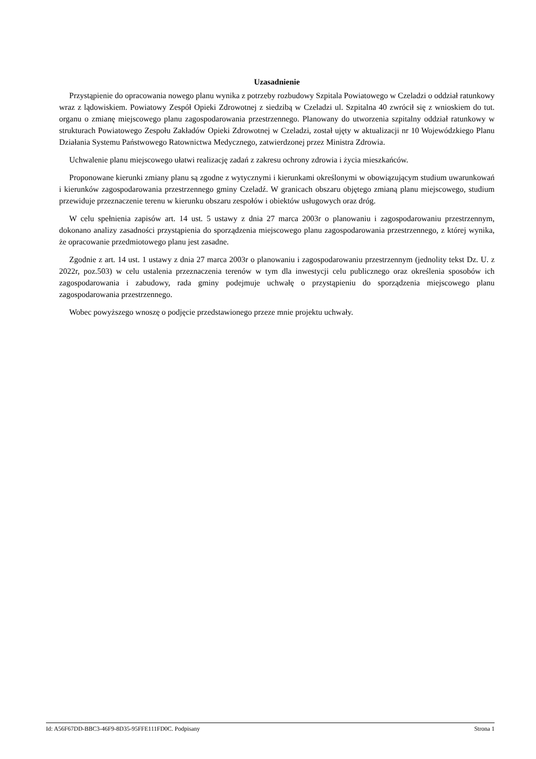Uzasadnienie
Przystąpienie do opracowania nowego planu wynika z potrzeby rozbudowy Szpitala Powiatowego w Czeladzi o oddział ratunkowy wraz z lądowiskiem. Powiatowy Zespół Opieki Zdrowotnej z siedzibą w Czeladzi ul. Szpitalna 40 zwrócił się z wnioskiem do tut. organu o zmianę miejscowego planu zagospodarowania przestrzennego. Planowany do utworzenia szpitalny oddział ratunkowy w strukturach Powiatowego Zespołu Zakładów Opieki Zdrowotnej w Czeladzi, został ujęty w aktualizacji nr 10 Wojewódzkiego Planu Działania Systemu Państwowego Ratownictwa Medycznego, zatwierdzonej przez Ministra Zdrowia.
Uchwalenie planu miejscowego ułatwi realizację zadań z zakresu ochrony zdrowia i życia mieszkańców.
Proponowane kierunki zmiany planu są zgodne z wytycznymi i kierunkami określonymi w obowiązującym studium uwarunkowań i kierunków zagospodarowania przestrzennego gminy Czeladź. W granicach obszaru objętego zmianą planu miejscowego, studium przewiduje przeznaczenie terenu w kierunku obszaru zespołów i obiektów usługowych oraz dróg.
W celu spełnienia zapisów art. 14 ust. 5 ustawy z dnia 27 marca 2003r o planowaniu i zagospodarowaniu przestrzennym, dokonano analizy zasadności przystąpienia do sporządzenia miejscowego planu zagospodarowania przestrzennego, z której wynika, że opracowanie przedmiotowego planu jest zasadne.
Zgodnie z art. 14 ust. 1 ustawy z dnia 27 marca 2003r o planowaniu i zagospodarowaniu przestrzennym (jednolity tekst Dz. U. z 2022r, poz.503) w celu ustalenia przeznaczenia terenów w tym dla inwestycji celu publicznego oraz określenia sposobów ich zagospodarowania i zabudowy, rada gminy podejmuje uchwałę o przystąpieniu do sporządzenia miejscowego planu zagospodarowania przestrzennego.
Wobec powyższego wnoszę o podjęcie przedstawionego przeze mnie projektu uchwały.
Id: A56F67DD-BBC3-46F9-8D35-95FFE111FD0C. Podpisany Strona 1